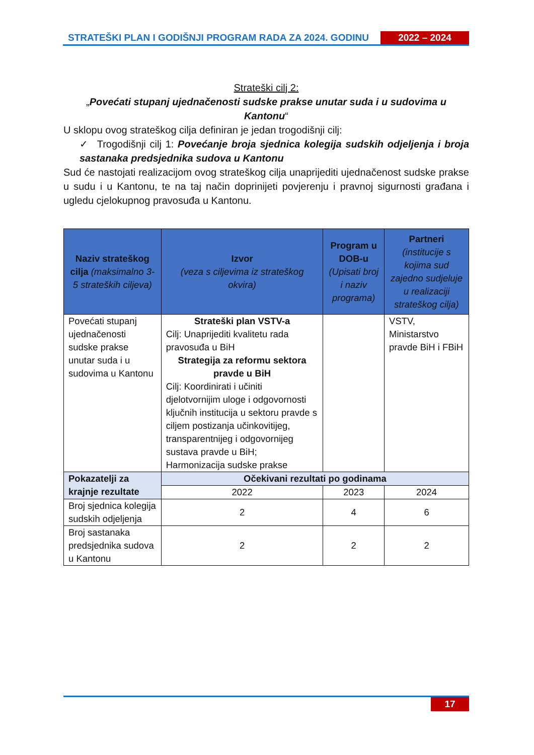STRATEŠKI PLAN I GODIŠNJI PROGRAM RADA ZA 2024. GODINU
2022 – 2024
Strateški cilj 2:
„Povećati stupanj ujednačenosti sudske prakse unutar suda i u sudovima u Kantonu“
U sklopu ovog strateškog cilja definiran je jedan trogodišnji cilj:
✓ Trogodišnji cilj 1: Povećanje broja sjednica kolegija sudskih odjeljenja i broja sastanaka predsjednika sudova u Kantonu
Sud će nastojati realizacijom ovog strateškog cilja unaprijediti ujednačenost sudske prakse u sudu i u Kantonu, te na taj način doprinijeti povjerenju i pravnoj sigurnosti građana i ugledu cjelokupnog pravosuđa u Kantonu.
| Naziv strateškog cilja (maksimalno 3-5 strateških ciljeva) | Izvor (veza s ciljevima iz strateškog okvira) | Program u DOB-u (Upisati broj i naziv programa) | Partneri (institucije s kojima sud zajedno sudjeluje u realizaciji strateškog cilja) |
| --- | --- | --- | --- |
| Povećati stupanj ujednačenosti sudske prakse unutar suda i u sudovima u Kantonu | Strateški plan VSTV-a Cilj: Unaprijediti kvalitetu rada pravosuđa u BiH Strategija za reformu sektora pravde u BiH Cilj: Koordinirati i učiniti djelotvornijim uloge i odgovornosti ključnih institucija u sektoru pravde s ciljem postizanja učinkovitijeg, transparentnijeg i odgovornijeg sustava pravde u BiH; Harmonizacija sudske prakse | | VSTV, Ministarstvo pravde BiH i FBiH |
| Pokazatelji za krajnje rezultate | Očekivani rezultati po godinama | | |
| | 2022 | 2023 | 2024 |
| Broj sjednica kolegija sudskih odjeljenja | 2 | 4 | 6 |
| Broj sastanaka predsjednika sudova u Kantonu | 2 | 2 | 2 |
17